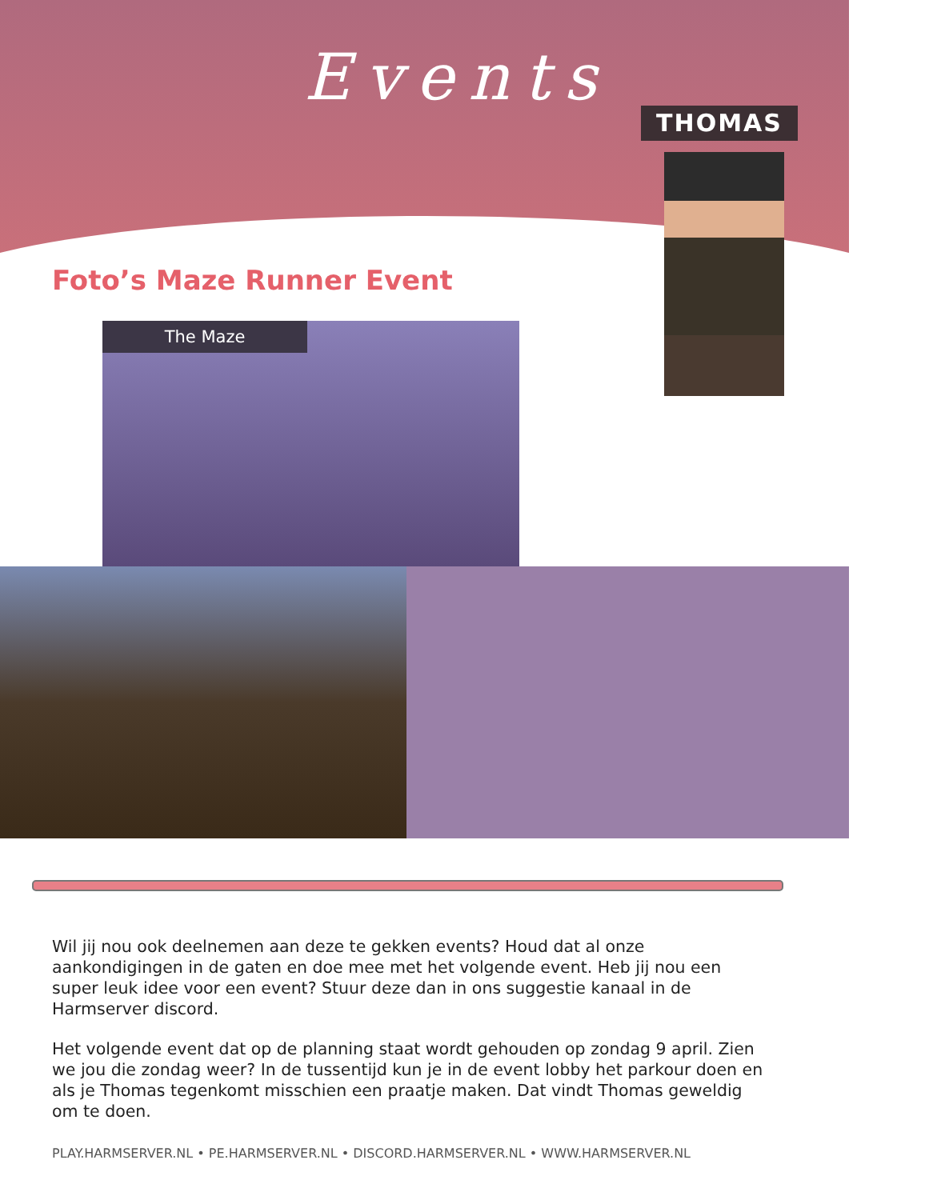Events
THOMAS
Foto’s Maze Runner Event
The Maze
Wil jij nou ook deelnemen aan deze te gekken events? Houd dat al onze aankondigingen in de gaten en doe mee met het volgende event. Heb jij nou een super leuk idee voor een event? Stuur deze dan in ons suggestie kanaal in de Harmserver discord.
Het volgende event dat op de planning staat wordt gehouden op zondag 9 april. Zien we jou die zondag weer? In de tussentijd kun je in de event lobby het parkour doen en als je Thomas tegenkomt misschien een praatje maken. Dat vindt Thomas geweldig om te doen.
PLAY.HARMSERVER.NL • PE.HARMSERVER.NL • DISCORD.HARMSERVER.NL • WWW.HARMSERVER.NL